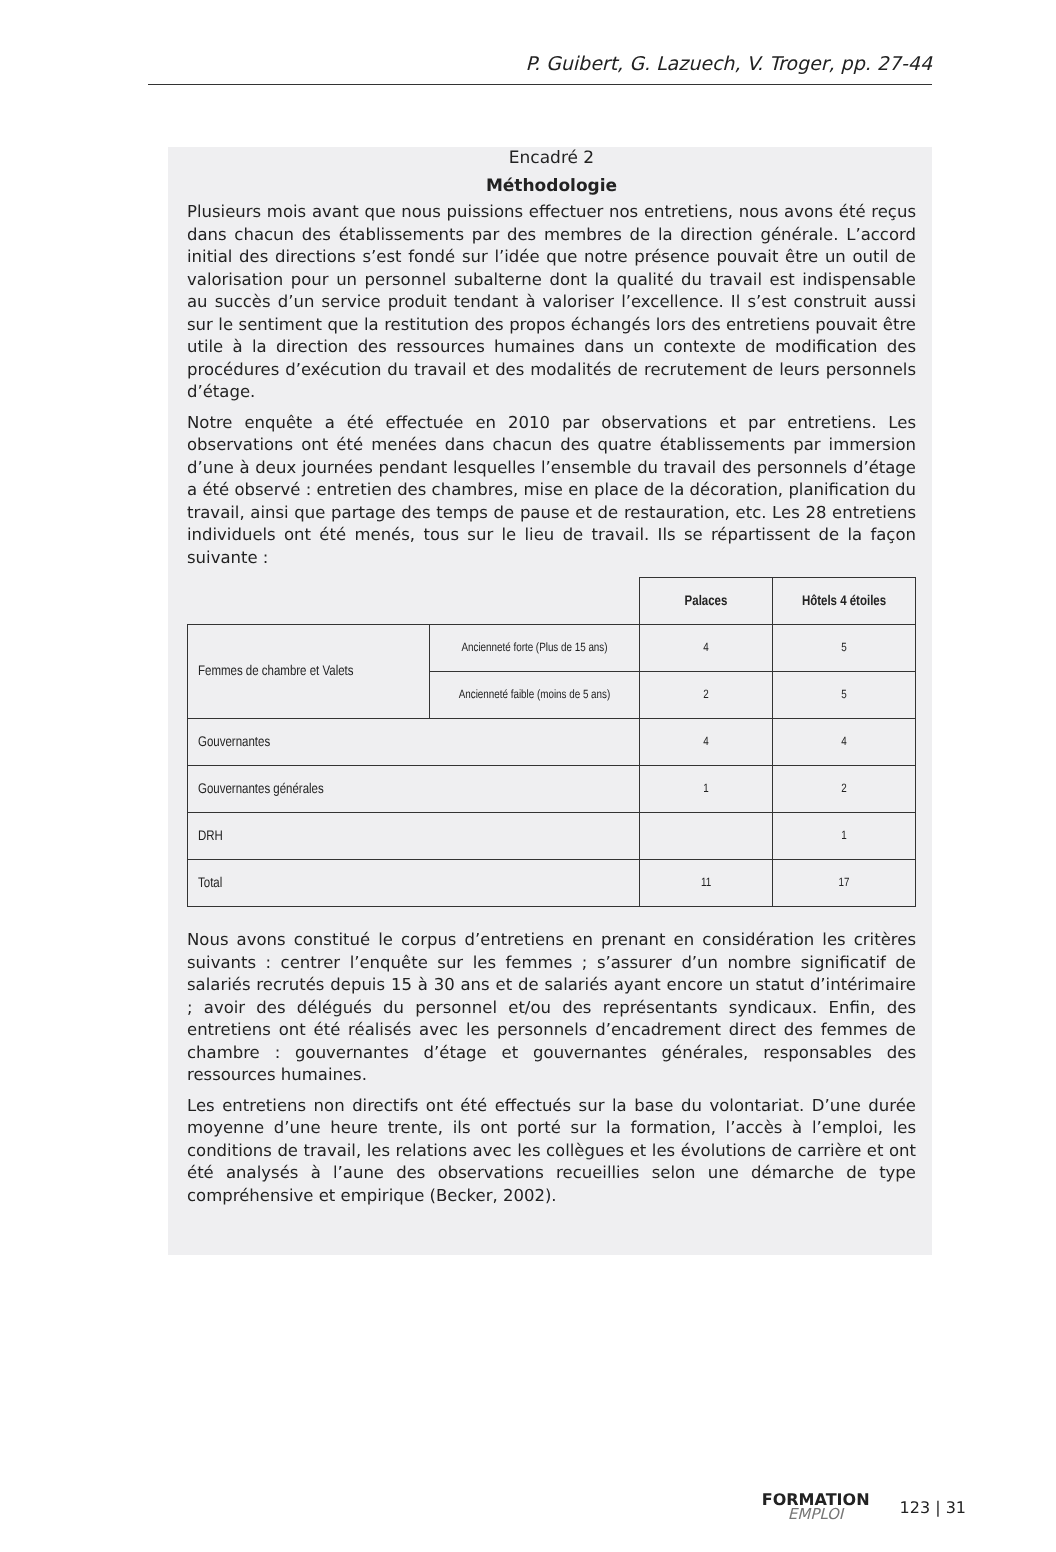P. Guibert, G. Lazuech, V. Troger, pp. 27-44
Encadré 2
Méthodologie
Plusieurs mois avant que nous puissions effectuer nos entretiens, nous avons été reçus dans chacun des établissements par des membres de la direction générale. L’accord initial des directions s’est fondé sur l’idée que notre présence pouvait être un outil de valorisation pour un personnel subalterne dont la qualité du travail est indispensable au succès d’un service produit tendant à valoriser l’excellence. Il s’est construit aussi sur le sentiment que la restitution des propos échangés lors des entretiens pouvait être utile à la direction des ressources humaines dans un contexte de modification des procédures d’exécution du travail et des modalités de recrutement de leurs personnels d’étage.
Notre enquête a été effectuée en 2010 par observations et par entretiens. Les observations ont été menées dans chacun des quatre établissements par immersion d’une à deux journées pendant lesquelles l’ensemble du travail des personnels d’étage a été observé : entretien des chambres, mise en place de la décoration, planification du travail, ainsi que partage des temps de pause et de restauration, etc. Les 28 entretiens individuels ont été menés, tous sur le lieu de travail. Ils se répartissent de la façon suivante :
| | | Palaces | Hôtels 4 étoiles |
| Femmes de chambre et Valets | Ancienneté forte (Plus de 15 ans) | 4 | 5 |
| | Ancienneté faible (moins de 5 ans) | 2 | 5 |
| Gouvernantes | | 4 | 4 |
| Gouvernantes générales | | 1 | 2 |
| DRH | | | 1 |
| Total | | 11 | 17 |
Nous avons constitué le corpus d’entretiens en prenant en considération les critères suivants : centrer l’enquête sur les femmes ; s’assurer d’un nombre significatif de salariés recrutés depuis 15 à 30 ans et de salariés ayant encore un statut d’intérimaire ; avoir des délégués du personnel et/ou des représentants syndicaux. Enfin, des entretiens ont été réalisés avec les personnels d’encadrement direct des femmes de chambre : gouvernantes d’étage et gouvernantes générales, responsables des ressources humaines.
Les entretiens non directifs ont été effectués sur la base du volontariat. D’une durée moyenne d’une heure trente, ils ont porté sur la formation, l’accès à l’emploi, les conditions de travail, les relations avec les collègues et les évolutions de carrière et ont été analysés à l’aune des observations recueillies selon une démarche de type compréhensive et empirique (Becker, 2002).
FORMATION
EMPLOI
123 | 31